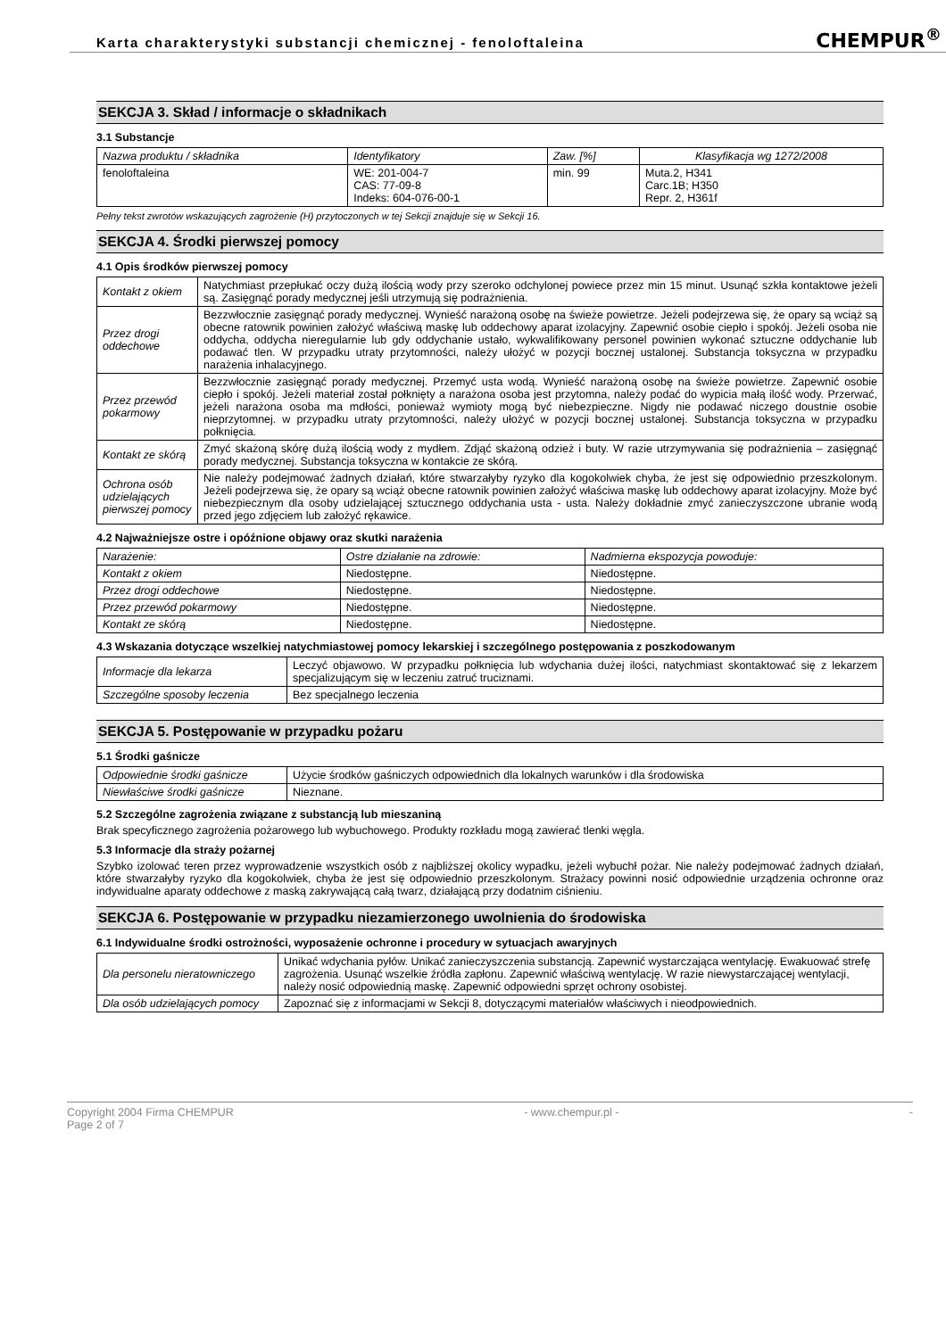Karta charakterystyki substancji chemicznej - fenoloftaleina
CHEMPUR<sup>®</sup>
SEKCJA 3. Skład / informacje o składnikach
3.1 Substancje
| Nazwa produktu / składnika | Identyfikatory | Zaw. [%] | Klasyfikacja wg 1272/2008 |
| --- | --- | --- | --- |
| fenoloftaleina | WE: 201-004-7 CAS: 77-09-8 Indeks: 604-076-00-1 | min. 99 | Muta.2, H341 Carc.1B; H350 Repr. 2, H361f |
Pełny tekst zwrotów wskazujących zagrożenie (H) przytoczonych w tej Sekcji znajduje się w Sekcji 16.
SEKCJA 4. Środki pierwszej pomocy
4.1 Opis środków pierwszej pomocy
| Kontakt z okiem | Natychmiast przepłukać oczy dużą ilością wody przy szeroko odchylonej powiece przez min 15 minut. Usunąć szkła kontaktowe jeżeli są. Zasięgnąć porady medycznej jeśli utrzymują się podrażnienia. |
| Przez drogi oddechowe | Bezzwłocznie zasięgnąć porady medycznej. Wynieść narażoną osobę na świeże powietrze. Jeżeli podejrzewa się, że opary są wciąż są obecne ratownik powinien założyć właściwą maskę lub oddechowy aparat izolacyjny. Zapewnić osobie ciepło i spokój. Jeżeli osoba nie oddycha, oddycha nieregularnie lub gdy oddychanie ustało, wykwalifikowany personel powinien wykonać sztuczne oddychanie lub podawać tlen. W przypadku utraty przytomności, należy ułożyć w pozycji bocznej ustalonej. Substancja toksyczna w przypadku narażenia inhalacyjnego. |
| Przez przewód pokarmowy | Bezzwłocznie zasięgnąć porady medycznej. Przemyć usta wodą. Wynieść narażoną osobę na świeże powietrze. Zapewnić osobie ciepło i spokój. Jeżeli materiał został połknięty a narażona osoba jest przytomna, należy podać do wypicia małą ilość wody. Przerwać, jeżeli narażona osoba ma mdłości, ponieważ wymioty mogą być niebezpieczne. Nigdy nie podawać niczego doustnie osobie nieprzytomnej. w przypadku utraty przytomności, należy ułożyć w pozycji bocznej ustalonej. Substancja toksyczna w przypadku połknięcia. |
| Kontakt ze skórą | Zmyć skażoną skórę dużą ilością wody z mydłem. Zdjąć skażoną odzież i buty. W razie utrzymywania się podrażnienia – zasięgnąć porady medycznej. Substancja toksyczna w kontakcie ze skórą. |
| Ochrona osób udzielających pierwszej pomocy | Nie należy podejmować żadnych działań, które stwarzałyby ryzyko dla kogokolwiek chyba, że jest się odpowiednio przeszkolonym. Jeżeli podejrzewa się, że opary są wciąż obecne ratownik powinien założyć właściwa maskę lub oddechowy aparat izolacyjny. Może być niebezpiecznym dla osoby udzielającej sztucznego oddychania usta - usta. Należy dokładnie zmyć zanieczyszczone ubranie wodą przed jego zdjęciem lub założyć rękawice. |
4.2 Najważniejsze ostre i opóźnione objawy oraz skutki narażenia
| Narażenie: | Ostre działanie na zdrowie: | Nadmierna ekspozycja powoduje: |
| Kontakt z okiem | Niedostępne. | Niedostępne. |
| Przez drogi oddechowe | Niedostępne. | Niedostępne. |
| Przez przewód pokarmowy | Niedostępne. | Niedostępne. |
| Kontakt ze skórą | Niedostępne. | Niedostępne. |
4.3 Wskazania dotyczące wszelkiej natychmiastowej pomocy lekarskiej i szczególnego postępowania z poszkodowanym
| Informacje dla lekarza | Leczyć objawowo. W przypadku połknięcia lub wdychania dużej ilości, natychmiast skontaktować się z lekarzem specjalizującym się w leczeniu zatruć truciznami. |
| Szczególne sposoby leczenia | Bez specjalnego leczenia |
SEKCJA 5. Postępowanie w przypadku pożaru
5.1 Środki gaśnicze
| Odpowiednie środki gaśnicze | Użycie środków gaśniczych odpowiednich dla lokalnych warunków i dla środowiska |
| Niewłaściwe środki gaśnicze | Nieznane. |
5.2 Szczególne zagrożenia związane z substancją lub mieszaniną
Brak specyficznego zagrożenia pożarowego lub wybuchowego. Produkty rozkładu mogą zawierać tlenki węgla.
5.3 Informacje dla straży pożarnej
Szybko izolować teren przez wyprowadzenie wszystkich osób z najbliższej okolicy wypadku, jeżeli wybuchł pożar. Nie należy podejmować żadnych działań, które stwarzałyby ryzyko dla kogokolwiek, chyba że jest się odpowiednio przeszkolonym. Strażacy powinni nosić odpowiednie urządzenia ochronne oraz indywidualne aparaty oddechowe z maską zakrywającą całą twarz, działającą przy dodatnim ciśnieniu.
SEKCJA 6. Postępowanie w przypadku niezamierzonego uwolnienia do środowiska
6.1 Indywidualne środki ostrożności, wyposażenie ochronne i procedury w sytuacjach awaryjnych
| Dla personelu nieratowniczego | Unikać wdychania pyłów. Unikać zanieczyszczenia substancją. Zapewnić wystarczająca wentylację. Ewakuować strefę zagrożenia. Usunąć wszelkie źródła zapłonu. Zapewnić właściwą wentylację. W razie niewystarczającej wentylacji, należy nosić odpowiednią maskę. Zapewnić odpowiedni sprzęt ochrony osobistej. |
| Dla osób udzielających pomocy | Zapoznać się z informacjami w Sekcji 8, dotyczącymi materiałów właściwych i nieodpowiednich. |
Copyright 2004 Firma CHEMPUR
Page 2 of 7 - www.chempur.pl - -